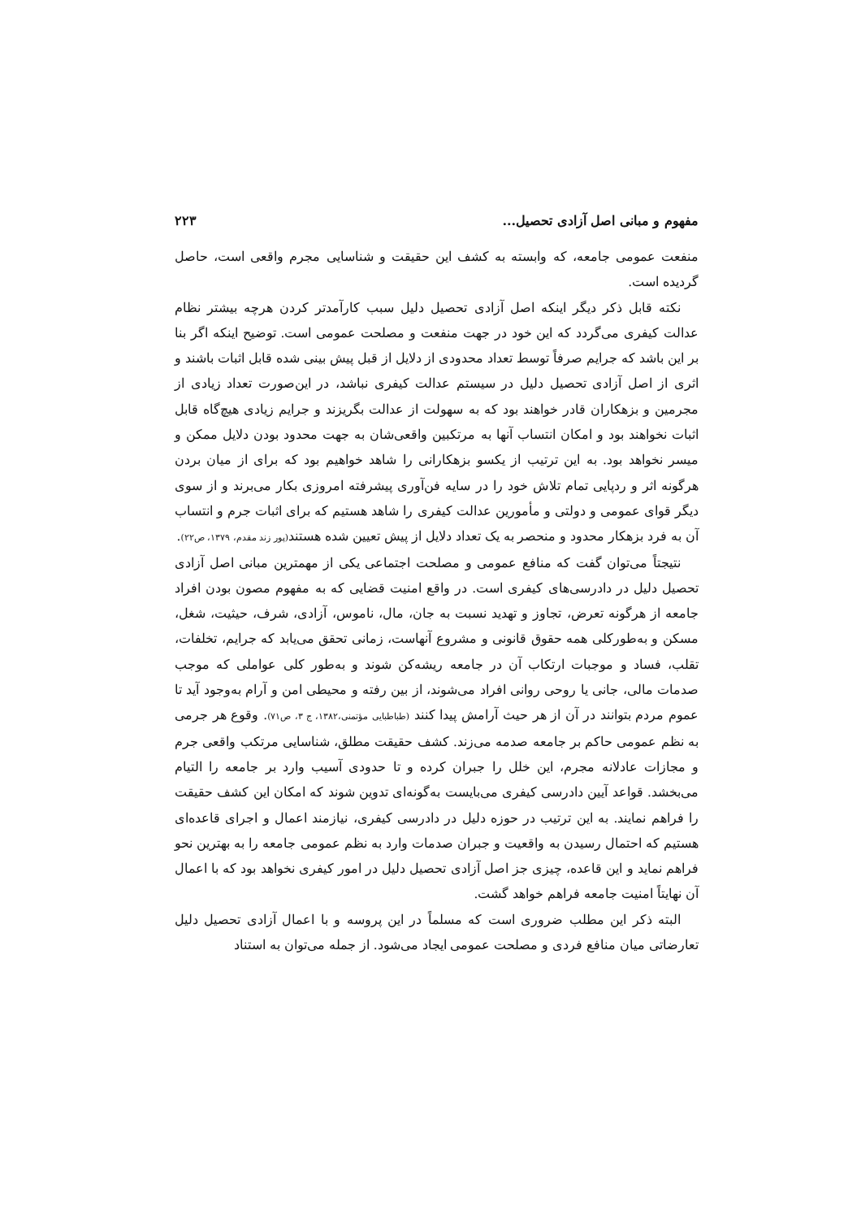مفهوم و مبانی اصل آزادی تحصیل... ۲۲۳
منفعت عمومی جامعه، که وابسته به کشف این حقیقت و شناسایی مجرم واقعی است، حاصل گردیده است.
نکته قابل ذکر دیگر اینکه اصل آزادی تحصیل دلیل سبب کارآمدتر کردن هرچه بیشتر نظام عدالت کیفری می‌گردد که این خود در جهت منفعت و مصلحت عمومی است. توضیح اینکه اگر بنا بر این باشد که جرایم صرفاً توسط تعداد محدودی از دلایل از قبل پیش بینی شده قابل اثبات باشند و اثری از اصل آزادی تحصیل دلیل در سیستم عدالت کیفری نباشد، در این‌صورت تعداد زیادی از مجرمین و بزهکاران قادر خواهند بود که به سهولت از عدالت بگریزند و جرایم زیادی هیچ‌گاه قابل اثبات نخواهند بود و امکان انتساب آنها به مرتکبین واقعی‌شان به جهت محدود بودن دلایل ممکن و میسر نخواهد بود. به این ترتیب از یکسو بزهکارانی را شاهد خواهیم بود که برای از میان بردن هرگونه اثر و ردپایی تمام تلاش خود را در سایه فن‌آوری پیشرفته امروزی بکار می‌برند و از سوی دیگر قوای عمومی و دولتی و مأمورین عدالت کیفری را شاهد هستیم که برای اثبات جرم و انتساب آن به فرد بزهکار محدود و منحصر به یک تعداد دلایل از پیش تعیین شده هستند(پور زند مقدم، ۱۳۷۹، ص۲۲).
نتیجتاً می‌توان گفت که منافع عمومی و مصلحت اجتماعی یکی از مهمترین مبانی اصل آزادی تحصیل دلیل در دادرسی‌های کیفری است. در واقع امنیت قضایی که به مفهوم مصون بودن افراد جامعه از هرگونه تعرض، تجاوز و تهدید نسبت به جان، مال، ناموس، آزادی، شرف، حیثیت، شغل، مسکن و به‌طورکلی همه حقوق قانونی و مشروع آنهاست، زمانی تحقق می‌یابد که جرایم، تخلفات، تقلب، فساد و موجبات ارتکاب آن در جامعه ریشه‌کن شوند و به‌طور کلی عواملی که موجب صدمات مالی، جانی یا روحی روانی افراد می‌شوند، از بین رفته و محیطی امن و آرام به‌وجود آید تا عموم مردم بتوانند در آن از هر حیث آرامش پیدا کنند (طباطبایی مؤتمنی،۱۳۸۲، ج ۳، ص۷۱). وقوع هر جرمی به نظم عمومی حاکم بر جامعه صدمه می‌زند. کشف حقیقت مطلق، شناسایی مرتکب واقعی جرم و مجازات عادلانه مجرم، این خلل را جبران کرده و تا حدودی آسیب وارد بر جامعه را التیام می‌بخشد. قواعد آیین دادرسی کیفری می‌بایست به‌گونه‌ای تدوین شوند که امکان این کشف حقیقت را فراهم نمایند. به این ترتیب در حوزه دلیل در دادرسی کیفری، نیازمند اعمال و اجرای قاعده‌ای هستیم که احتمال رسیدن به واقعیت و جبران صدمات وارد به نظم عمومی جامعه را به بهترین نحو فراهم نماید و این قاعده، چیزی جز اصل آزادی تحصیل دلیل در امور کیفری نخواهد بود که با اعمال آن نهایتاً امنیت جامعه فراهم خواهد گشت.
البته ذکر این مطلب ضروری است که مسلماً در این پروسه و با اعمال آزادی تحصیل دلیل تعارضاتی میان منافع فردی و مصلحت عمومی ایجاد می‌شود. از جمله می‌توان به استناد